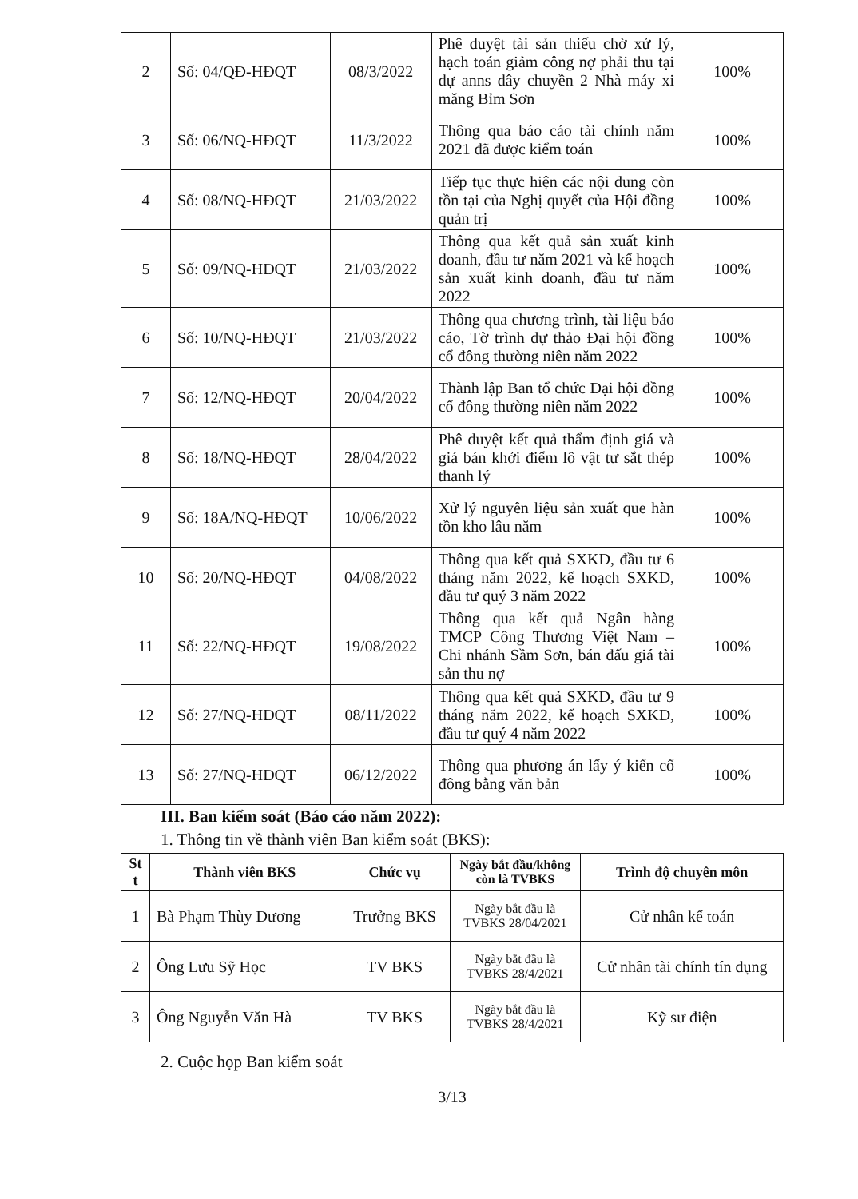| 2 | Số: 04/QĐ-HĐQT | 08/3/2022 | Phê duyệt tài sản thiếu chờ xử lý, hạch toán giảm công nợ phải thu tại dự anns dây chuyền 2 Nhà máy xi măng Bỉm Sơn | 100% |
| 3 | Số: 06/NQ-HĐQT | 11/3/2022 | Thông qua báo cáo tài chính năm 2021 đã được kiểm toán | 100% |
| 4 | Số: 08/NQ-HĐQT | 21/03/2022 | Tiếp tục thực hiện các nội dung còn tồn tại của Nghị quyết của Hội đồng quản trị | 100% |
| 5 | Số: 09/NQ-HĐQT | 21/03/2022 | Thông qua kết quả sản xuất kinh doanh, đầu tư năm 2021 và kế hoạch sản xuất kinh doanh, đầu tư năm 2022 | 100% |
| 6 | Số: 10/NQ-HĐQT | 21/03/2022 | Thông qua chương trình, tài liệu báo cáo, Tờ trình dự thảo Đại hội đồng cổ đông thường niên năm 2022 | 100% |
| 7 | Số: 12/NQ-HĐQT | 20/04/2022 | Thành lập Ban tổ chức Đại hội đồng cổ đông thường niên năm 2022 | 100% |
| 8 | Số: 18/NQ-HĐQT | 28/04/2022 | Phê duyệt kết quả thẩm định giá và giá bán khởi điểm lô vật tư sắt thép thanh lý | 100% |
| 9 | Số: 18A/NQ-HĐQT | 10/06/2022 | Xử lý nguyên liệu sản xuất que hàn tồn kho lâu năm | 100% |
| 10 | Số: 20/NQ-HĐQT | 04/08/2022 | Thông qua kết quả SXKD, đầu tư 6 tháng năm 2022, kế hoạch SXKD, đầu tư quý 3 năm 2022 | 100% |
| 11 | Số: 22/NQ-HĐQT | 19/08/2022 | Thông qua kết quả Ngân hàng TMCP Công Thương Việt Nam – Chi nhánh Sầm Sơn, bán đấu giá tài sản thu nợ | 100% |
| 12 | Số: 27/NQ-HĐQT | 08/11/2022 | Thông qua kết quả SXKD, đầu tư 9 tháng năm 2022, kế hoạch SXKD, đầu tư quý 4 năm 2022 | 100% |
| 13 | Số: 27/NQ-HĐQT | 06/12/2022 | Thông qua phương án lấy ý kiến cổ đông bằng văn bản | 100% |
III. Ban kiểm soát (Báo cáo năm 2022):
1. Thông tin về thành viên Ban kiểm soát (BKS):
| St t | Thành viên BKS | Chức vụ | Ngày bắt đầu/không còn là TVBKS | Trình độ chuyên môn |
| --- | --- | --- | --- | --- |
| 1 | Bà Phạm Thùy Dương | Trưởng BKS | Ngày bắt đầu là TVBKS 28/04/2021 | Cử nhân kế toán |
| 2 | Ông Lưu Sỹ Học | TV BKS | Ngày bắt đầu là TVBKS 28/4/2021 | Cử nhân tài chính tín dụng |
| 3 | Ông Nguyễn Văn Hà | TV BKS | Ngày bắt đầu là TVBKS 28/4/2021 | Kỹ sư điện |
2. Cuộc họp Ban kiểm soát
3/13